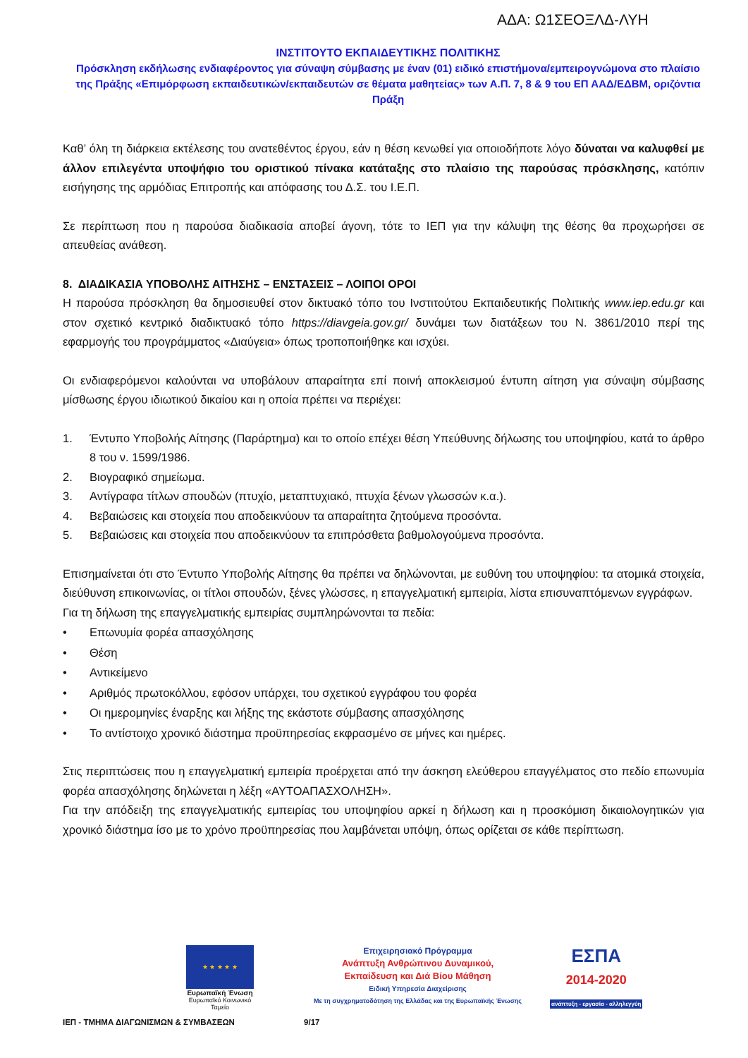ΑΔΑ: Ω1ΣΕΟΞΛΔ-ΛΥΗ
ΙΝΣΤΙΤΟΥΤΟ ΕΚΠΑΙΔΕΥΤΙΚΗΣ ΠΟΛΙΤΙΚΗΣ
Πρόσκληση εκδήλωσης ενδιαφέροντος για σύναψη σύμβασης με έναν (01) ειδικό επιστήμονα/εμπειρογνώμονα στο πλαίσιο της Πράξης «Επιμόρφωση εκπαιδευτικών/εκπαιδευτών σε θέματα μαθητείας» των Α.Π. 7, 8 & 9 του ΕΠ ΑΑΔ/ΕΔΒΜ, οριζόντια Πράξη
Καθ’ όλη τη διάρκεια εκτέλεσης του ανατεθέντος έργου, εάν η θέση κενωθεί για οποιοδήποτε λόγο δύναται να καλυφθεί με άλλον επιλεγέντα υποψήφιο του οριστικού πίνακα κατάταξης στο πλαίσιο της παρούσας πρόσκλησης, κατόπιν εισήγησης της αρμόδιας Επιτροπής και απόφασης του Δ.Σ. του Ι.Ε.Π.
Σε περίπτωση που η παρούσα διαδικασία αποβεί άγονη, τότε το ΙΕΠ για την κάλυψη της θέσης θα προχωρήσει σε απευθείας ανάθεση.
8. ΔΙΑΔΙΚΑΣΙΑ ΥΠΟΒΟΛΗΣ ΑΙΤΗΣΗΣ – ΕΝΣΤΑΣΕΙΣ – ΛΟΙΠΟΙ ΟΡΟΙ
Η παρούσα πρόσκληση θα δημοσιευθεί στον δικτυακό τόπο του Ινστιτούτου Εκπαιδευτικής Πολιτικής www.iep.edu.gr και στον σχετικό κεντρικό διαδικτυακό τόπο https://diavgeia.gov.gr/ δυνάμει των διατάξεων του Ν. 3861/2010 περί της εφαρμογής του προγράμματος «Διαύγεια» όπως τροποποιήθηκε και ισχύει.
Οι ενδιαφερόμενοι καλούνται να υποβάλουν απαραίτητα επί ποινή αποκλεισμού έντυπη αίτηση για σύναψη σύμβασης μίσθωσης έργου ιδιωτικού δικαίου και η οποία πρέπει να περιέχει:
1. Έντυπο Υποβολής Αίτησης (Παράρτημα) και το οποίο επέχει θέση Υπεύθυνης δήλωσης του υποψηφίου, κατά το άρθρο 8 του ν. 1599/1986.
2. Βιογραφικό σημείωμα.
3. Αντίγραφα τίτλων σπουδών (πτυχίο, μεταπτυχιακό, πτυχία ξένων γλωσσών κ.α.).
4. Βεβαιώσεις και στοιχεία που αποδεικνύουν τα απαραίτητα ζητούμενα προσόντα.
5. Βεβαιώσεις και στοιχεία που αποδεικνύουν τα επιπρόσθετα βαθμολογούμενα προσόντα.
Επισημαίνεται ότι στο Έντυπο Υποβολής Αίτησης θα πρέπει να δηλώνονται, με ευθύνη του υποψηφίου: τα ατομικά στοιχεία, διεύθυνση επικοινωνίας, οι τίτλοι σπουδών, ξένες γλώσσες, η επαγγελματική εμπειρία, λίστα επισυναπτόμενων εγγράφων.
Για τη δήλωση της επαγγελματικής εμπειρίας συμπληρώνονται τα πεδία:
• Επωνυμία φορέα απασχόλησης
• Θέση
• Αντικείμενο
• Αριθμός πρωτοκόλλου, εφόσον υπάρχει, του σχετικού εγγράφου του φορέα
• Οι ημερομηνίες έναρξης και λήξης της εκάστοτε σύμβασης απασχόλησης
• Το αντίστοιχο χρονικό διάστημα προϋπηρεσίας εκφρασμένο σε μήνες και ημέρες.
Στις περιπτώσεις που η επαγγελματική εμπειρία προέρχεται από την άσκηση ελεύθερου επαγγέλματος στο πεδίο επωνυμία φορέα απασχόλησης δηλώνεται η λέξη «ΑΥΤΟΑΠΑΣΧΟΛΗΣΗ».
Για την απόδειξη της επαγγελματικής εμπειρίας του υποψηφίου αρκεί η δήλωση και η προσκόμιση δικαιολογητικών για χρονικό διάστημα ίσο με το χρόνο προϋπηρεσίας που λαμβάνεται υπόψη, όπως ορίζεται σε κάθε περίπτωση.
★ ★ ★ ★ ★
Ευρωπαϊκή Ένωση
Ευρωπαϊκό Κοινωνικό Ταμείο
Επιχειρησιακό Πρόγραμμα
Ανάπτυξη Ανθρώπινου Δυναμικού,
Εκπαίδευση και Διά Βίου Μάθηση
Ειδική Υπηρεσία Διαχείρισης
Με τη συγχρηματοδότηση της Ελλάδας και της Ευρωπαϊκής Ένωσης
ΕΣΠΑ
2014-2020
ανάπτυξη - εργασία - αλληλεγγύη
ΙΕΠ - ΤΜΗΜΑ ΔΙΑΓΩΝΙΣΜΩΝ & ΣΥΜΒΑΣΕΩΝ 9/17